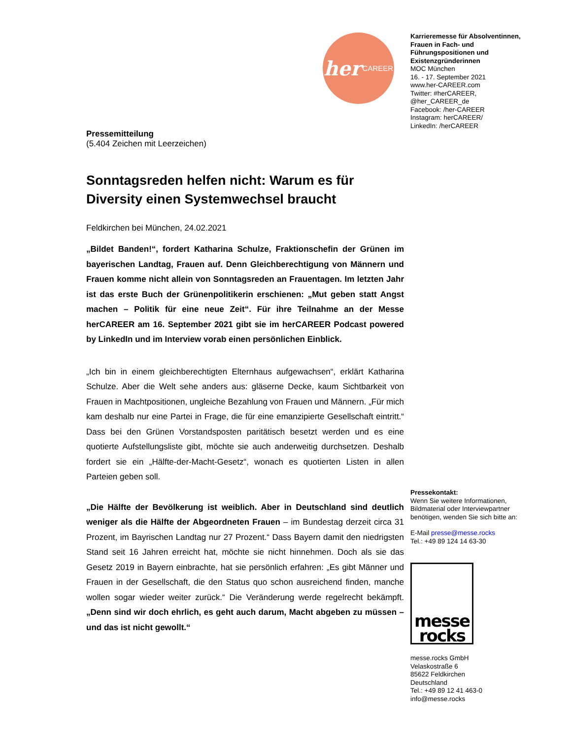her CAREER
Pressemitteilung
(5.404 Zeichen mit Leerzeichen)
Sonntagsreden helfen nicht: Warum es für Diversity einen Systemwechsel braucht
Feldkirchen bei München, 24.02.2021
„Bildet Banden!“, fordert Katharina Schulze, Fraktionschefin der Grünen im bayerischen Landtag, Frauen auf. Denn Gleichberechtigung von Männern und Frauen komme nicht allein von Sonntagsreden an Frauentagen. Im letzten Jahr ist das erste Buch der Grünenpolitikerin erschienen: „Mut geben statt Angst machen – Politik für eine neue Zeit“. Für ihre Teilnahme an der Messe herCAREER am 16. September 2021 gibt sie im herCAREER Podcast powered by LinkedIn und im Interview vorab einen persönlichen Einblick.
„Ich bin in einem gleichberechtigten Elternhaus aufgewachsen“, erklärt Katharina Schulze. Aber die Welt sehe anders aus: gläserne Decke, kaum Sichtbarkeit von Frauen in Machtpositionen, ungleiche Bezahlung von Frauen und Männern. „Für mich kam deshalb nur eine Partei in Frage, die für eine emanzipierte Gesellschaft eintritt.“ Dass bei den Grünen Vorstandsposten paritätisch besetzt werden und es eine quotierte Aufstellungsliste gibt, möchte sie auch anderweitig durchsetzen. Deshalb fordert sie ein „Hälfte-der-Macht-Gesetz“, wonach es quotierten Listen in allen Parteien geben soll.
„Die Hälfte der Bevölkerung ist weiblich. Aber in Deutschland sind deutlich weniger als die Hälfte der Abgeordneten Frauen – im Bundestag derzeit circa 31 Prozent, im Bayrischen Landtag nur 27 Prozent.“ Dass Bayern damit den niedrigsten Stand seit 16 Jahren erreicht hat, möchte sie nicht hinnehmen. Doch als sie das Gesetz 2019 in Bayern einbrachte, hat sie persönlich erfahren: „Es gibt Männer und Frauen in der Gesellschaft, die den Status quo schon ausreichend finden, manche wollen sogar wieder weiter zurück.“ Die Veränderung werde regelrecht bekämpft. „Denn sind wir doch ehrlich, es geht auch darum, Macht abgeben zu müssen – und das ist nicht gewollt.“
Karrieremesse für Absolventinnen, Frauen in Fach- und Führungspositionen und Existenzgründerinnen
MOC München
16. - 17. September 2021
www.her-CAREER.com
Twitter: #herCAREER, @her_CAREER_de
Facebook: /her-CAREER
Instagram: herCAREER/
LinkedIn: /herCAREER
Pressekontakt:
Wenn Sie weitere Informationen, Bildmaterial oder Interviewpartner benötigen, wenden Sie sich bitte an:
E-Mail presse@messe.rocks
Tel.: +49 89 124 14 63-30
messe
rocks
messe.rocks GmbH
Velaskostraße 6
85622 Feldkirchen
Deutschland
Tel.: +49 89 12 41 463-0
info@messe.rocks